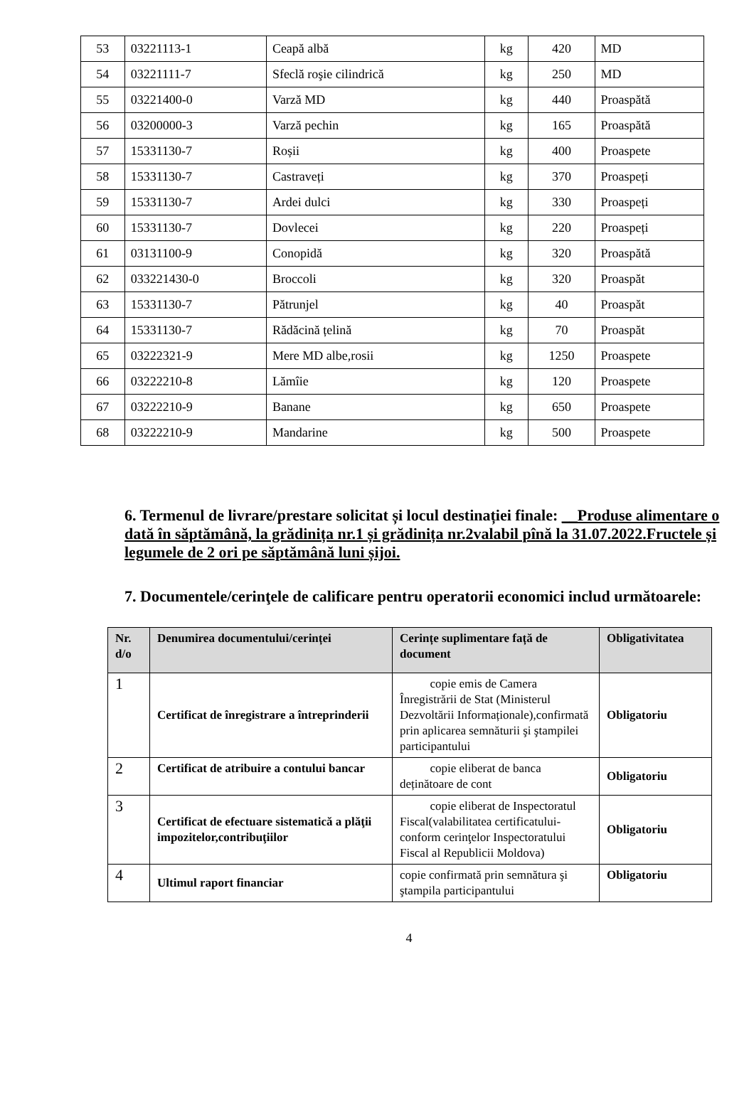| 53 | 03221113-1 | Ceapă albă | kg | 420 | MD |
| 54 | 03221111-7 | Sfeclă roşie cilindrică | kg | 250 | MD |
| 55 | 03221400-0 | Varză MD | kg | 440 | Proaspătă |
| 56 | 03200000-3 | Varză pechin | kg | 165 | Proaspătă |
| 57 | 15331130-7 | Roșii | kg | 400 | Proaspete |
| 58 | 15331130-7 | Castraveți | kg | 370 | Proaspeți |
| 59 | 15331130-7 | Ardei dulci | kg | 330 | Proaspeți |
| 60 | 15331130-7 | Dovlecei | kg | 220 | Proaspeți |
| 61 | 03131100-9 | Conopidă | kg | 320 | Proaspătă |
| 62 | 033221430-0 | Broccoli | kg | 320 | Proaspăt |
| 63 | 15331130-7 | Pătrunjel | kg | 40 | Proaspăt |
| 64 | 15331130-7 | Rădăcină țelină | kg | 70 | Proaspăt |
| 65 | 03222321-9 | Mere MD albe,rosii | kg | 1250 | Proaspete |
| 66 | 03222210-8 | Lămîie | kg | 120 | Proaspete |
| 67 | 03222210-9 | Banane | kg | 650 | Proaspete |
| 68 | 03222210-9 | Mandarine | kg | 500 | Proaspete |
6. Termenul de livrare/prestare solicitat și locul destinației finale: __Produse alimentare o dată în săptămână, la grădinița nr.1 și grădinița nr.2valabil pînă la 31.07.2022.Fructele și legumele de 2 ori pe săptămână luni șijoi.
7. Documentele/cerinţele de calificare pentru operatorii economici includ următoarele:
| Nr. d/o | Denumirea documentului/cerinței | Cerințe suplimentare față de document | Obligativitatea |
| --- | --- | --- | --- |
| 1 | Certificat de înregistrare a întreprinderii | copie emis de Camera Înregistrării de Stat (Ministerul Dezvoltării Informaționale),confirmată prin aplicarea semnăturii şi ştampilei participantului | Obligatoriu |
| 2 | Certificat de atribuire a contului bancar | copie eliberat de banca deținătoare de cont | Obligatoriu |
| 3 | Certificat de efectuare sistematică a plăţii impozitelor,contribuţiilor | copie eliberat de Inspectoratul Fiscal(valabilitatea certificatului-conform cerinţelor Inspectoratului Fiscal al Republicii Moldova) | Obligatoriu |
| 4 | Ultimul raport financiar | copie confirmată prin semnătura şi ştampila participantului | Obligatoriu |
4